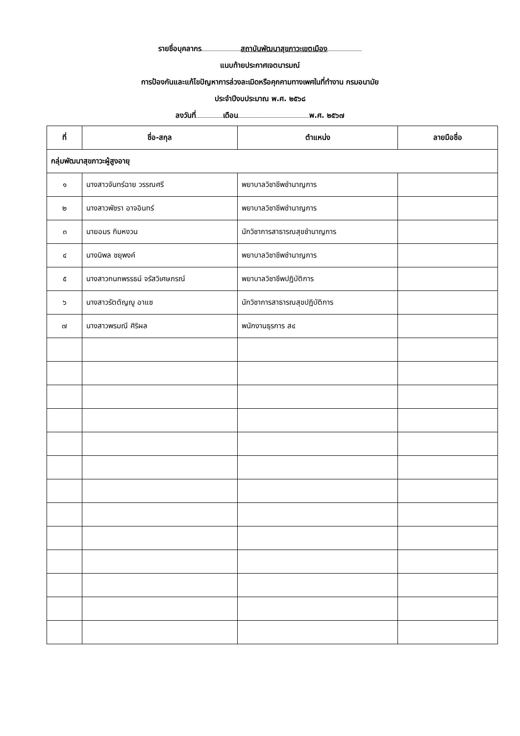รายชื่อบุคลากร สถาบันพัฒนาสุขภาวะเขตเมือง
แนบท้ายประกาศเจตนารมณ์
การป้องกันและแก้ไขปัญหาการล่วงละเมิดหรือคุกคามทางเพศในที่ทำงาน กรมอนามัย
ประจำปีงบประมาณ พ.ศ. ๒๕๖๘
ลงวันที่ เดือน พ.ศ. ๒๕๖๗
| ที่ | ชื่อ-สกุล | ตำแหน่ง | ลายมือชื่อ |
| --- | --- | --- | --- |
| กลุ่มพัฒนาสุขภาวะผู้สูงอายุ | | | |
| ๑ | นางสาวจันทร์ฉาย วรรณศรี | พยาบาลวิชาชีพชำนาญการ | |
| ๒ | นางสาวพัชรา อาจอินทร์ | พยาบาลวิชาชีพชำนาญการ | |
| ๓ | นายอมร กิมหงวน | นักวิชาการสาธารณสุขชำนาญการ | |
| ๔ | นางนิพล ชยุพงค์ | พยาบาลวิชาชีพชำนาญการ | |
| ๕ | นางสาวกนกพรรธน์ จรัสวิเศษภรณ์ | พยาบาลวิชาชีพปฏิบัติการ | |
| ๖ | นางสาวรัตตัญญู อาแซ | นักวิชาการสาธารณสุขปฏิบัติการ | |
| ๗ | นางสาวพรมณี ศิริผล | พนักงานธุรการ ส๔ | |